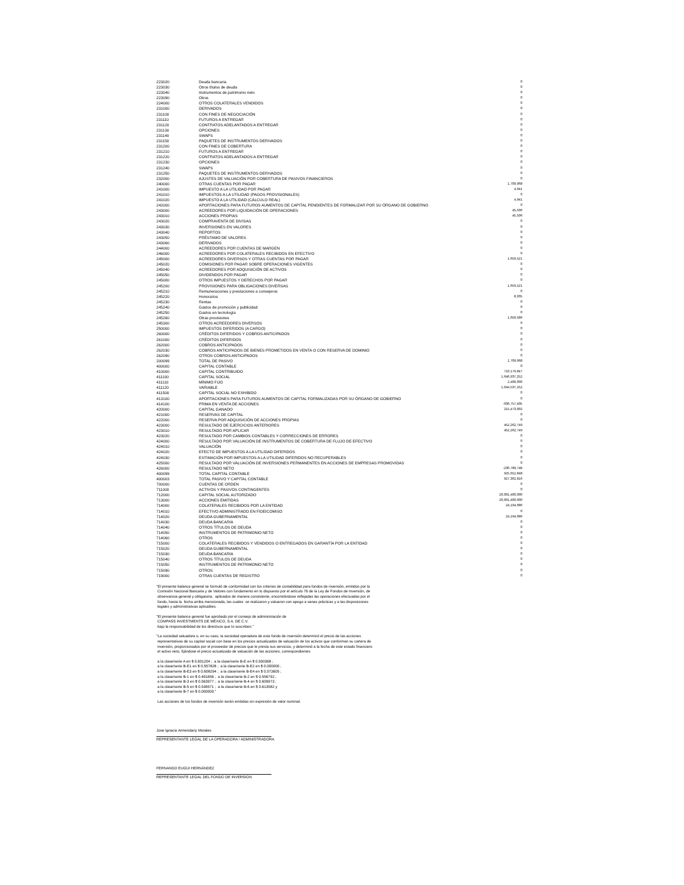| 223020 | Deuda bancaria | 0 |
| 223030 | Otros títulos de deuda | 0 |
| 223040 | Instrumentos de patrimonio neto | 0 |
| 223090 | Otros | 0 |
| 224000 | OTROS COLATERALES VENDIDOS | 0 |
| 231000 | DERIVADOS | 0 |
| 231100 | CON FINES DE NEGOCIACIÓN | 0 |
| 231110 | FUTUROS A ENTREGAR | 0 |
| 231120 | CONTRATOS ADELANTADOS A ENTREGAR | 0 |
| 231130 | OPCIONES | 0 |
| 231140 | SWAPS | 0 |
| 231150 | PAQUETES DE INSTRUMENTOS DERIVADOS | 0 |
| 231200 | CON FINES DE COBERTURA | 0 |
| 231210 | FUTUROS A ENTREGAR | 0 |
| 231220 | CONTRATOS ADELANTADOS A ENTREGAR | 0 |
| 231230 | OPCIONES | 0 |
| 231240 | SWAPS | 0 |
| 231250 | PAQUETES DE INSTRUMENTOS DERIVADOS | 0 |
| 232000 | AJUSTES DE VALUACIÓN POR COBERTURA DE PASIVOS FINANCIEROS | 0 |
| 240000 | OTRAS CUENTAS POR PAGAR | 1,709,968 |
| 241000 | IMPUESTO A LA UTILIDAD POR PAGAR | 4,941 |
| 241010 | IMPUESTOS A LA UTILIDAD (PAGOS PROVISIONALES) | 0 |
| 241020 | IMPUESTO A LA UTILIDAD (CÁLCULO REAL) | 4,941 |
| 242000 | APORTACIONES PARA FUTUROS AUMENTOS DE CAPITAL PENDIENTES DE FORMALIZAR POR SU ÓRGANO DE GOBIERNO | 0 |
| 243000 | ACREEDORES POR LIQUIDACIÓN DE OPERACIONES | 45,506 |
| 243010 | ACCIONES PROPIAS | 45,506 |
| 243020 | COMPRAVENTA DE DIVISAS | 0 |
| 243030 | INVERSIONES EN VALORES | 0 |
| 243040 | REPORTOS | 0 |
| 243050 | PRÉSTAMO DE VALORES | 0 |
| 243060 | DERIVADOS | 0 |
| 244000 | ACREEDORES POR CUENTAS DE MARGEN | 0 |
| 246000 | ACREEDORES POR COLATERALES RECIBIDOS EN EFECTIVO | 0 |
| 245000 | ACREEDORES DIVERSOS Y OTRAS CUENTAS POR PAGAR | 1,659,521 |
| 245020 | COMISIONES POR PAGAR SOBRE OPERACIONES VIGENTES | 0 |
| 245040 | ACREEDORES POR ADQUISICIÓN DE ACTIVOS | 0 |
| 245050 | DIVIDENDOS POR PAGAR | 0 |
| 245080 | OTROS IMPUESTOS Y DERECHOS POR PAGAR | 0 |
| 245200 | PROVISIONES PARA OBLIGACIONES DIVERSAS | 1,659,521 |
| 245210 | Remuneraciones y prestaciones a consejeros | 0 |
| 245220 | Honorarios | 8,935 |
| 245230 | Rentas | 0 |
| 245240 | Gastos de promoción y publicidad | 0 |
| 245250 | Gastos en tecnología | 0 |
| 245260 | Otras provisiones | 1,650,586 |
| 245300 | OTROS ACREEDORES DIVERSOS | 0 |
| 250000 | IMPUESTOS DIFERIDOS (A CARGO) | 0 |
| 260000 | CRÉDITOS DIFERIDOS Y COBROS ANTICIPADOS | 0 |
| 261000 | CRÉDITOS DIFERIDOS | 0 |
| 262000 | COBROS ANTICIPADOS | 0 |
| 262030 | COBROS ANTICIPADOS DE BIENES PROMETIDOS EN VENTA O CON RESERVA DE DOMINIO | 0 |
| 262090 | OTROS COBROS ANTICIPADOS | 0 |
| 200099 | TOTAL DE PASIVO | 1,709,968 |
| 400000 | CAPITAL CONTABLE | 0 |
| 410000 | CAPITAL CONTRIBUIDO | 710,179,847 |
| 411100 | CAPITAL SOCIAL | 1,646,937,252 |
| 411110 | MÍNIMO FIJO | 2,400,000 |
| 411120 | VARIABLE | 1,644,537,252 |
| 411500 | CAPITAL SOCIAL NO EXHIBIDO | 0 |
| 413100 | APORTACIONES PARA FUTUROS AUMENTOS DE CAPITAL FORMALIZADAS POR SU ÓRGANO DE GOBIERNO | 0 |
| 414100 | PRIMA EN VENTA DE ACCIONES | -936,757,405 |
| 420000 | CAPITAL GANADO | 215,473,002 |
| 421000 | RESERVAS DE CAPITAL | 0 |
| 422000 | RESERVA POR ADQUISICIÓN DE ACCIONES PROPIAS | 0 |
| 423000 | RESULTADO DE EJERCICIOS ANTERIORES | 452,262,749 |
| 423010 | RESULTADO POR APLICAR | 452,262,749 |
| 423020 | RESULTADO POR CAMBIOS CONTABLES Y CORRECCIONES DE ERRORES | 0 |
| 424000 | RESULTADO POR VALUACIÓN DE INSTRUMENTOS DE COBERTURA DE FLUJO DE EFECTIVO | 0 |
| 424010 | VALUACIÓN | 0 |
| 424020 | EFECTO DE IMPUESTOS A LA UTILIDAD DIFERIDOS | 0 |
| 424030 | ESTIMACIÓN POR IMPUESTOS A LA UTILIDAD DIFERIDOS NO RECUPERABLES | 0 |
| 425000 | RESULTADO POR VALUACIÓN DE INVERSIONES PERMANENTES EN ACCIONES DE EMPRESAS PROMOVIDAS | 0 |
| 426000 | RESULTADO NETO | -236,789,748 |
| 400099 | TOTAL CAPITAL CONTABLE | 925,652,848 |
| 400003 | TOTAL PASIVO Y CAPITAL CONTABLE | 927,362,816 |
| 700000 | CUENTAS DE ORDEN | 0 |
| 711000 | ACTIVOS Y PASIVOS CONTINGENTES | 0 |
| 712000 | CAPITAL SOCIAL AUTORIZADO | 20,001,400,000 |
| 713000 | ACCIONES EMITIDAS | 20,001,400,000 |
| 714000 | COLATERALES RECIBIDOS POR LA ENTIDAD | 24,194,686 |
| 714010 | EFECTIVO ADMINISTRADO EN FIDEICOMISO | 0 |
| 714020 | DEUDA GUBERNAMENTAL | 24,194,686 |
| 714030 | DEUDA BANCARIA | 0 |
| 714040 | OTROS TÍTULOS DE DEUDA | 0 |
| 714050 | INSTRUMENTOS DE PATRIMONIO NETO | 0 |
| 714060 | OTROS | 0 |
| 715000 | COLATERALES RECIBIDOS Y VENDIDOS O ENTREGADOS EN GARANTÍA POR LA ENTIDAD | 0 |
| 715020 | DEUDA GUBERNAMENTAL | 0 |
| 715030 | DEUDA BANCARIA | 0 |
| 715040 | OTROS TÍTULOS DE DEUDA | 0 |
| 715050 | INSTRUMENTOS DE PATRIMONIO NETO | 0 |
| 715090 | OTROS | 0 |
| 719000 | OTRAS CUENTAS DE REGISTRO | 0 |
"El presente balance general se formuló de conformidad con los criterios de contabilidad para fondos de inversión, emitidos por la Comisión Nacional Bancaria y de Valores con fundamento en lo dispuesto por el artículo 76 de la Ley de Fondos de Inversión, de observancia general y obligatoria, aplicados de manera consistente, encontrándose reflejadas las operaciones efectuadas por el fondo, hasta la fecha arriba mencionada, las cuales se realizaron y valuaron con apego a sanas prácticas y a las disposiciones legales y administrativas aplicables.
"El presente balance general fue aprobado por el consejo de administración de COMPASS INVESTMENTS DE MÉXICO, S.A. DE C.V. bajo la responsabilidad de los directivos que lo suscriben."
"La sociedad valuadora o, en su caso, la sociedad operadora de este fondo de inversión determinó el precio de las acciones representativas de su capital social con base en los precios actualizados de valuación de los activos que conforman su cartera de inversión, proporcionados por el proveedor de precios que le presta sus servicios, y determinó a la fecha de este estado financiero el activo neto, fijándose el precio actualizado de valuación de las acciones, correspondientes
a la clase/serie A en $ 0.601204 ; a la clase/serie B-E en $ 0.500368 ; a la clase/serie B-E1 en $ 0.557828 ; a la clase/serie B-E2 en $ 0.000000 ; a la clase/serie B-E3 en $ 0.608294 ; a la clase/serie B-E4 en $ 0.573605 ; a la clase/serie B-1 en $ 0.491656 ; a la clase/serie B-2 en $ 0.556792 ; a la clase/serie B-3 en $ 0.563977 ; a la clase/serie B-4 en $ 0.609973 ; a la clase/serie B-5 en $ 0.536571 ; a la clase/serie B-6 en $ 0.613582 y a la clase/serie B-7 en $ 0.000000."
Las acciones de los fondos de inversión serán emitidas sin expresión de valor nominal.
Jose Ignacio Armendariz Morales
REPRESENTANTE LEGAL DE LA OPERADORA / ADMINISTRADORA
FERNANDO EUGUI HERNÁNDEZ
REPRESENTANTE LEGAL DEL FONDO DE INVERSION